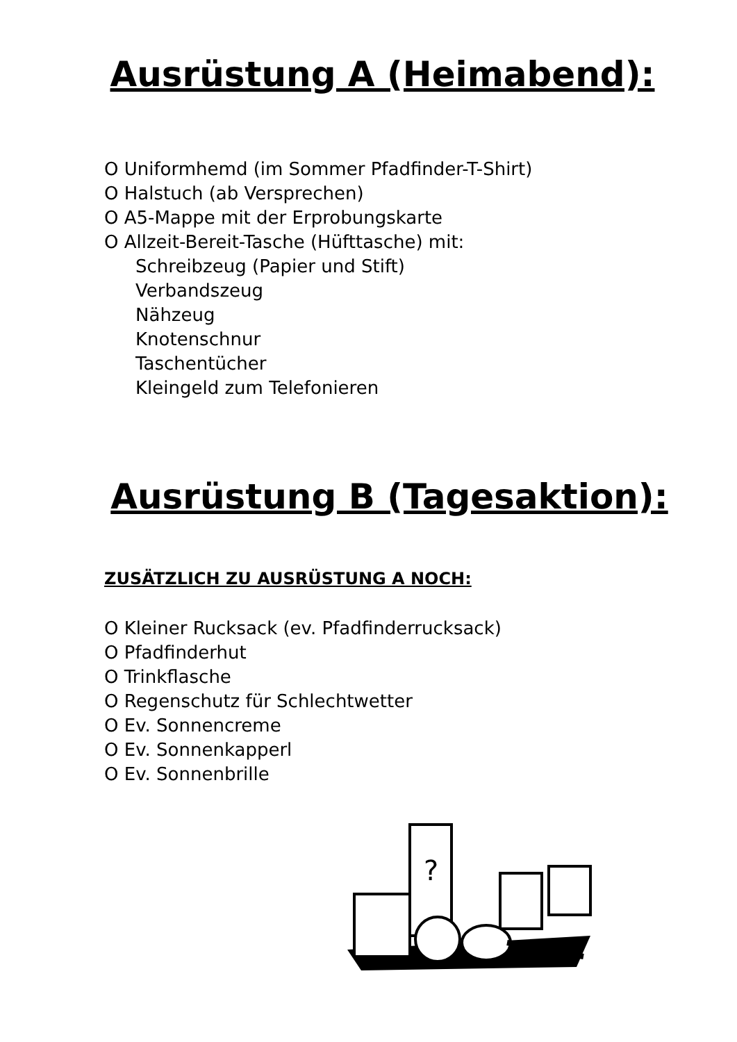Ausrüstung A (Heimabend):
O Uniformhemd (im Sommer Pfadfinder-T-Shirt)
O Halstuch (ab Versprechen)
O A5-Mappe mit der Erprobungskarte
O Allzeit-Bereit-Tasche (Hüfttasche) mit:
Schreibzeug (Papier und Stift)
Verbandszeug
Nähzeug
Knotenschnur
Taschentücher
Kleingeld zum Telefonieren
Ausrüstung B (Tagesaktion):
ZUSÄTZLICH ZU AUSRÜSTUNG A NOCH:
O Kleiner Rucksack (ev. Pfadfinderrucksack)
O Pfadfinderhut
O Trinkflasche
O Regenschutz für Schlechtwetter
O Ev. Sonnencreme
O Ev. Sonnenkapperl
O Ev. Sonnenbrille
?